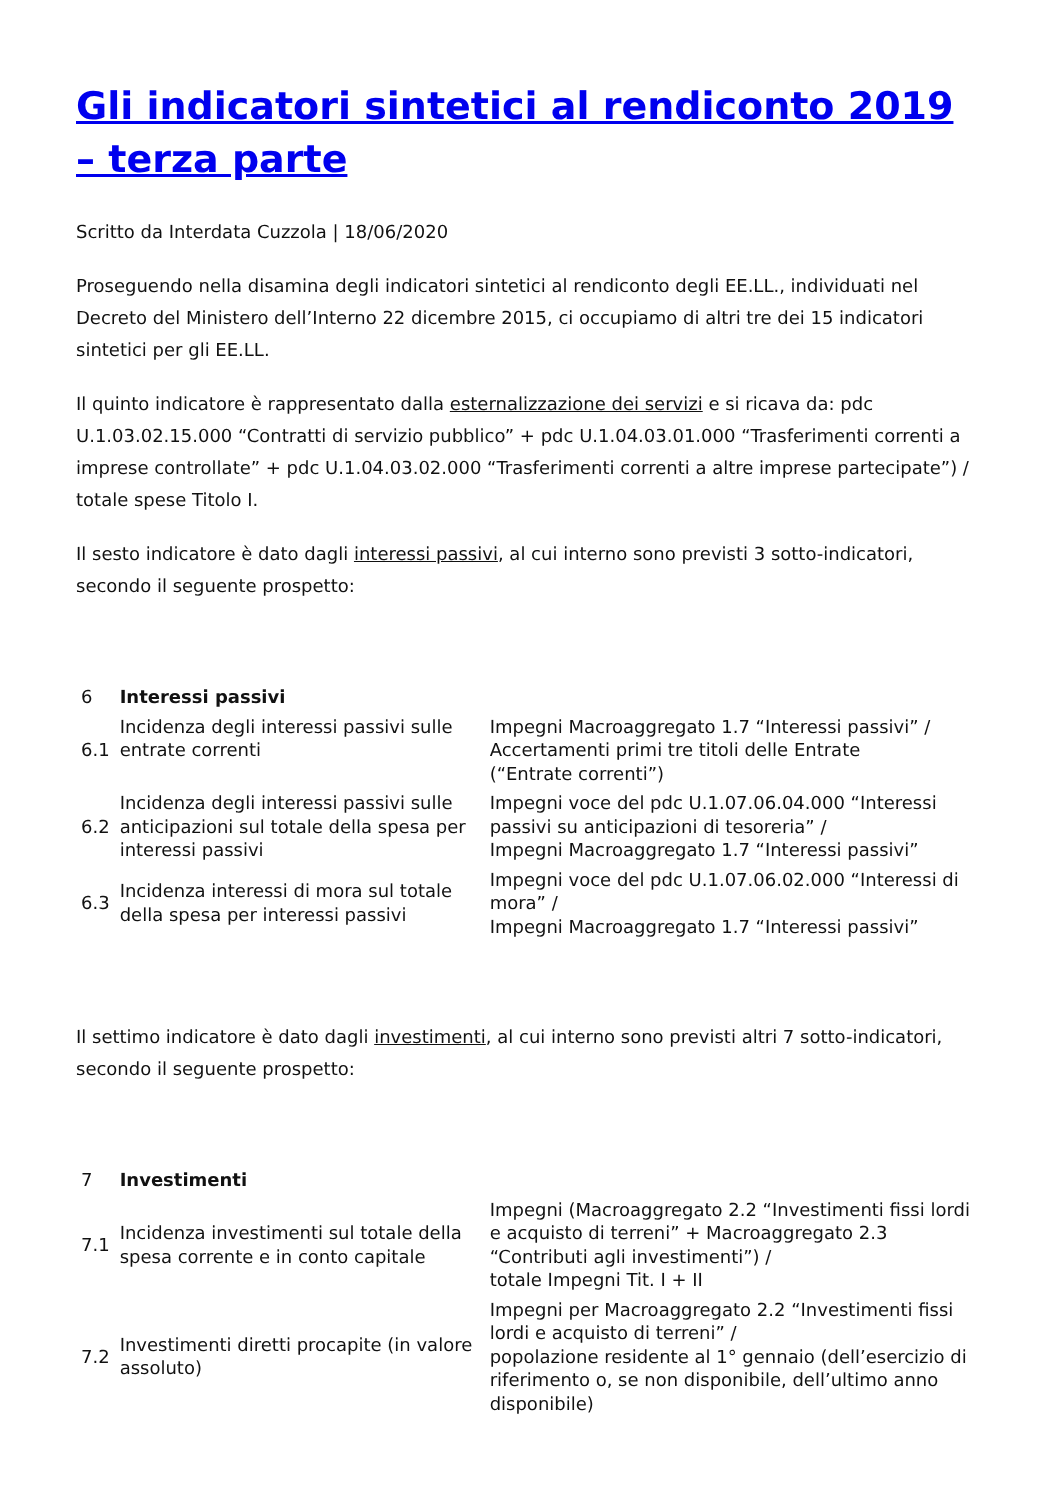Gli indicatori sintetici al rendiconto 2019 – terza parte
Scritto da Interdata Cuzzola | 18/06/2020
Proseguendo nella disamina degli indicatori sintetici al rendiconto degli EE.LL., individuati nel Decreto del Ministero dell’Interno 22 dicembre 2015, ci occupiamo di altri tre dei 15 indicatori sintetici per gli EE.LL.
Il quinto indicatore è rappresentato dalla esternalizzazione dei servizi e si ricava da: pdc U.1.03.02.15.000 “Contratti di servizio pubblico” + pdc U.1.04.03.01.000 “Trasferimenti correnti a imprese controllate” + pdc U.1.04.03.02.000 “Trasferimenti correnti a altre imprese partecipate”) / totale spese Titolo I.
Il sesto indicatore è dato dagli interessi passivi, al cui interno sono previsti 3 sotto-indicatori, secondo il seguente prospetto:
| 6 | Interessi passivi | |
| 6.1 | Incidenza degli interessi passivi sulle entrate correnti | Impegni Macroaggregato 1.7 “Interessi passivi” / Accertamenti primi tre titoli delle Entrate (“Entrate correnti”) |
| 6.2 | Incidenza degli interessi passivi sulle anticipazioni sul totale della spesa per interessi passivi | Impegni voce del pdc U.1.07.06.04.000 “Interessi passivi su anticipazioni di tesoreria” / Impegni Macroaggregato 1.7 “Interessi passivi” |
| 6.3 | Incidenza interessi di mora sul totale della spesa per interessi passivi | Impegni voce del pdc U.1.07.06.02.000 “Interessi di mora” / Impegni Macroaggregato 1.7 “Interessi passivi” |
Il settimo indicatore è dato dagli investimenti, al cui interno sono previsti altri 7 sotto-indicatori, secondo il seguente prospetto:
| 7 | Investimenti | |
| 7.1 | Incidenza investimenti sul totale della spesa corrente e in conto capitale | Impegni (Macroaggregato 2.2 “Investimenti fissi lordi e acquisto di terreni” + Macroaggregato 2.3 “Contributi agli investimenti”) / totale Impegni Tit. I + II |
| 7.2 | Investimenti diretti procapite (in valore assoluto) | Impegni per Macroaggregato 2.2 “Investimenti fissi lordi e acquisto di terreni” / popolazione residente al 1° gennaio (dell’esercizio di riferimento o, se non disponibile, dell’ultimo anno disponibile) |